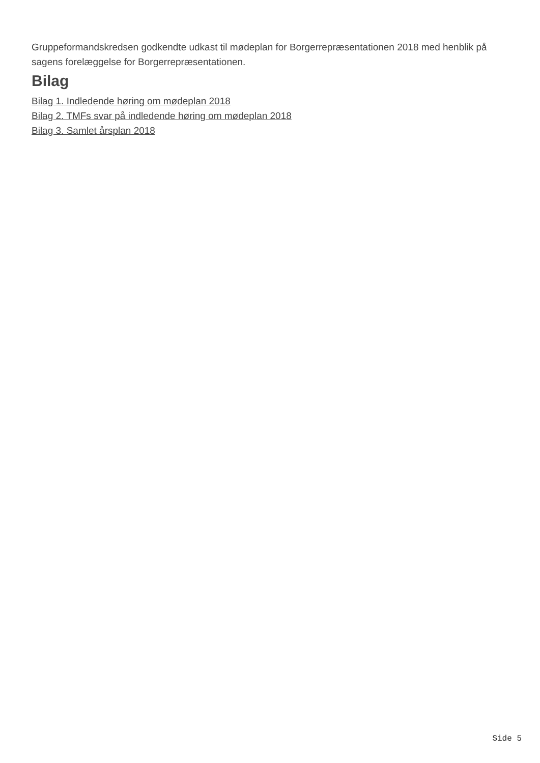Gruppeformandskredsen godkendte udkast til mødeplan for Borgerrepræsentationen 2018 med henblik på sagens forelæggelse for Borgerrepræsentationen.
Bilag
Bilag 1. Indledende høring om mødeplan 2018
Bilag 2. TMFs svar på indledende høring om mødeplan 2018
Bilag 3. Samlet årsplan 2018
Side 5